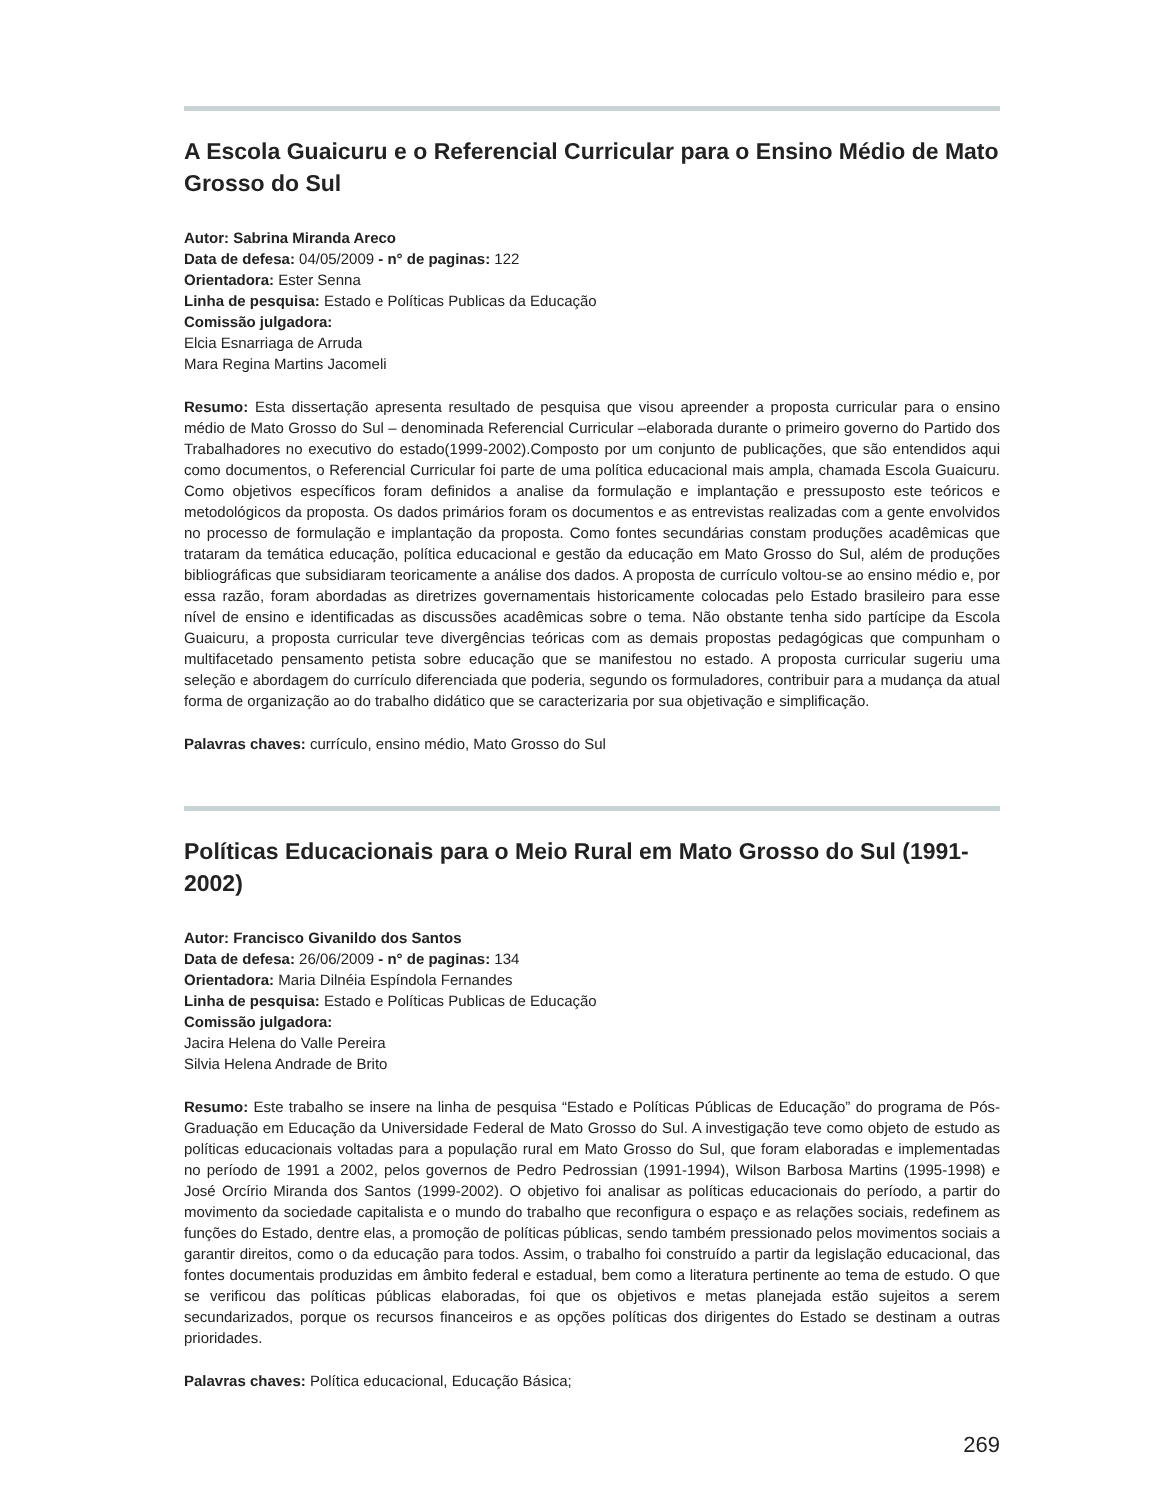A Escola Guaicuru e o Referencial Curricular para o Ensino Médio de Mato Grosso do Sul
Autor: Sabrina Miranda Areco
Data de defesa: 04/05/2009 - n° de paginas: 122
Orientadora: Ester Senna
Linha de pesquisa: Estado e Políticas Publicas da Educação
Comissão julgadora:
Elcia Esnarriaga de Arruda
Mara Regina Martins Jacomeli
Resumo: Esta dissertação apresenta resultado de pesquisa que visou apreender a proposta curricular para o ensino médio de Mato Grosso do Sul – denominada Referencial Curricular –elaborada durante o primeiro governo do Partido dos Trabalhadores no executivo do estado(1999-2002).Composto por um conjunto de publicações, que são entendidos aqui como documentos, o Referencial Curricular foi parte de uma política educacional mais ampla, chamada Escola Guaicuru. Como objetivos específicos foram definidos a analise da formulação e implantação e pressuposto este teóricos e metodológicos da proposta. Os dados primários foram os documentos e as entrevistas realizadas com a gente envolvidos no processo de formulação e implantação da proposta. Como fontes secundárias constam produções acadêmicas que trataram da temática educação, política educacional e gestão da educação em Mato Grosso do Sul, além de produções bibliográficas que subsidiaram teoricamente a análise dos dados. A proposta de currículo voltou-se ao ensino médio e, por essa razão, foram abordadas as diretrizes governamentais historicamente colocadas pelo Estado brasileiro para esse nível de ensino e identificadas as discussões acadêmicas sobre o tema. Não obstante tenha sido partícipe da Escola Guaicuru, a proposta curricular teve divergências teóricas com as demais propostas pedagógicas que compunham o multifacetado pensamento petista sobre educação que se manifestou no estado. A proposta curricular sugeriu uma seleção e abordagem do currículo diferenciada que poderia, segundo os formuladores, contribuir para a mudança da atual forma de organização ao do trabalho didático que se caracterizaria por sua objetivação e simplificação.
Palavras chaves: currículo, ensino médio, Mato Grosso do Sul
Políticas Educacionais para o Meio Rural em Mato Grosso do Sul (1991-2002)
Autor: Francisco Givanildo dos Santos
Data de defesa: 26/06/2009 - n° de paginas: 134
Orientadora: Maria Dilnéia Espíndola Fernandes
Linha de pesquisa: Estado e Políticas Publicas de Educação
Comissão julgadora:
Jacira Helena do Valle Pereira
Silvia Helena Andrade de Brito
Resumo: Este trabalho se insere na linha de pesquisa “Estado e Políticas Públicas de Educação” do programa de Pós-Graduação em Educação da Universidade Federal de Mato Grosso do Sul. A investigação teve como objeto de estudo as políticas educacionais voltadas para a população rural em Mato Grosso do Sul, que foram elaboradas e implementadas no período de 1991 a 2002, pelos governos de Pedro Pedrossian (1991-1994), Wilson Barbosa Martins (1995-1998) e José Orcírio Miranda dos Santos (1999-2002). O objetivo foi analisar as políticas educacionais do período, a partir do movimento da sociedade capitalista e o mundo do trabalho que reconfigura o espaço e as relações sociais, redefinem as funções do Estado, dentre elas, a promoção de políticas públicas, sendo também pressionado pelos movimentos sociais a garantir direitos, como o da educação para todos. Assim, o trabalho foi construído a partir da legislação educacional, das fontes documentais produzidas em âmbito federal e estadual, bem como a literatura pertinente ao tema de estudo. O que se verificou das políticas públicas elaboradas, foi que os objetivos e metas planejada estão sujeitos a serem secundarizados, porque os recursos financeiros e as opções políticas dos dirigentes do Estado se destinam a outras prioridades.
Palavras chaves: Política educacional, Educação Básica;
269